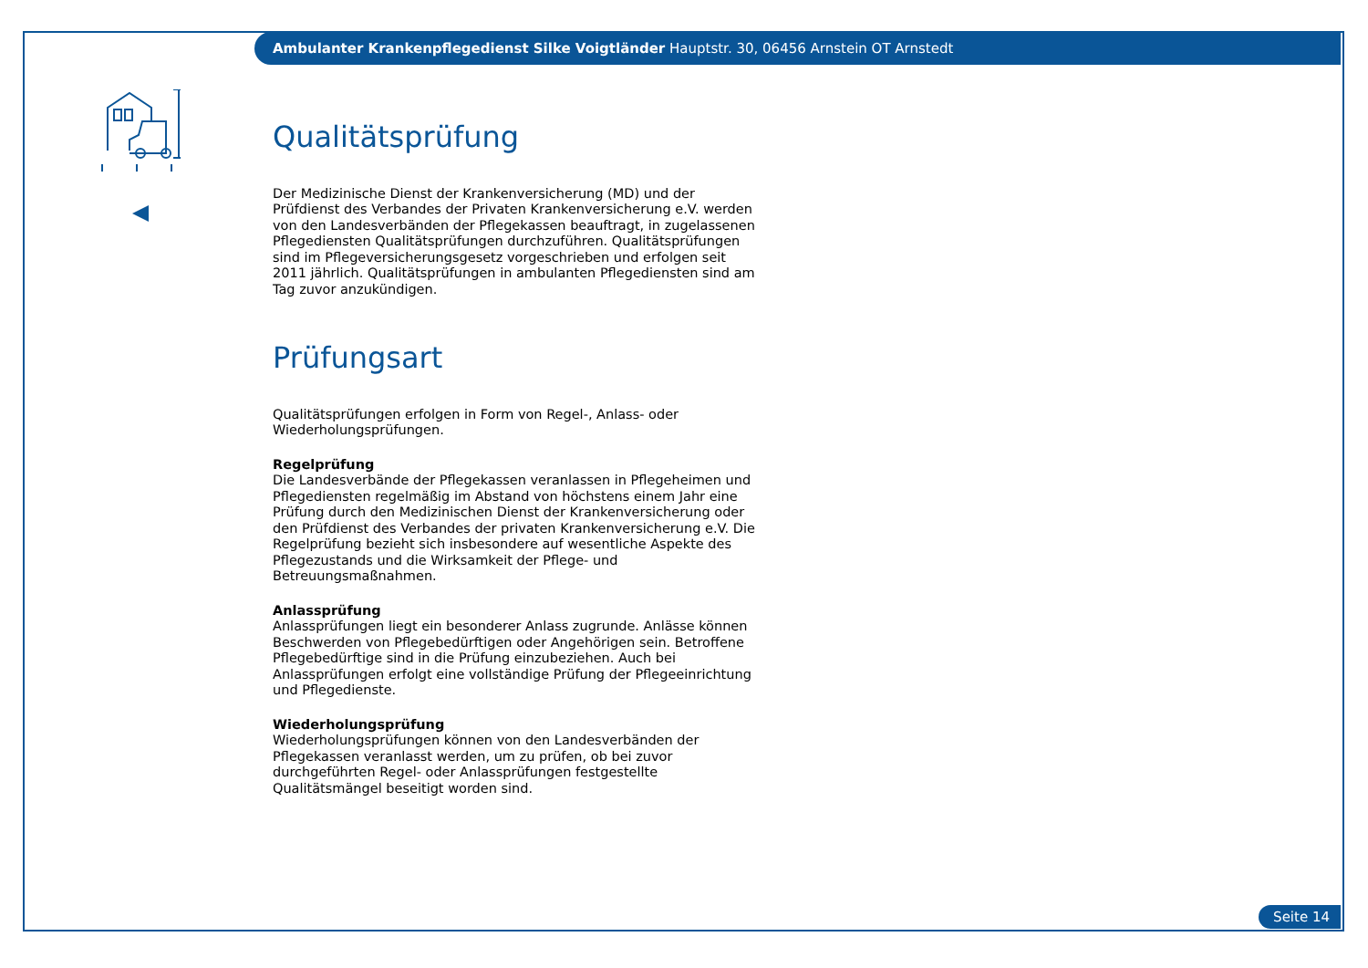Ambulanter Krankenpflegedienst Silke Voigtländer Hauptstr. 30, 06456 Arnstein OT Arnstedt
Qualitätsprüfung
Der Medizinische Dienst der Krankenversicherung (MD) und der Prüfdienst des Verbandes der Privaten Krankenversicherung e.V. werden von den Landesverbänden der Pflegekassen beauftragt, in zugelassenen Pflegediensten Qualitätsprüfungen durchzuführen. Qualitätsprüfungen sind im Pflegeversicherungsgesetz vorgeschrieben und erfolgen seit 2011 jährlich. Qualitätsprüfungen in ambulanten Pflegediensten sind am Tag zuvor anzukündigen.
Prüfungsart
Qualitätsprüfungen erfolgen in Form von Regel-, Anlass- oder Wiederholungsprüfungen.
Regelprüfung
Die Landesverbände der Pflegekassen veranlassen in Pflegeheimen und Pflegediensten regelmäßig im Abstand von höchstens einem Jahr eine Prüfung durch den Medizinischen Dienst der Krankenversicherung oder den Prüfdienst des Verbandes der privaten Krankenversicherung e.V. Die Regelprüfung bezieht sich insbesondere auf wesentliche Aspekte des Pflegezustands und die Wirksamkeit der Pflege- und Betreuungsmaßnahmen.
Anlassprüfung
Anlassprüfungen liegt ein besonderer Anlass zugrunde. Anlässe können Beschwerden von Pflegebedürftigen oder Angehörigen sein. Betroffene Pflegebedürftige sind in die Prüfung einzubeziehen. Auch bei Anlassprüfungen erfolgt eine vollständige Prüfung der Pflegeeinrichtung und Pflegedienste.
Wiederholungsprüfung
Wiederholungsprüfungen können von den Landesverbänden der Pflegekassen veranlasst werden, um zu prüfen, ob bei zuvor durchgeführten Regel- oder Anlassprüfungen festgestellte Qualitätsmängel beseitigt worden sind.
Seite 14